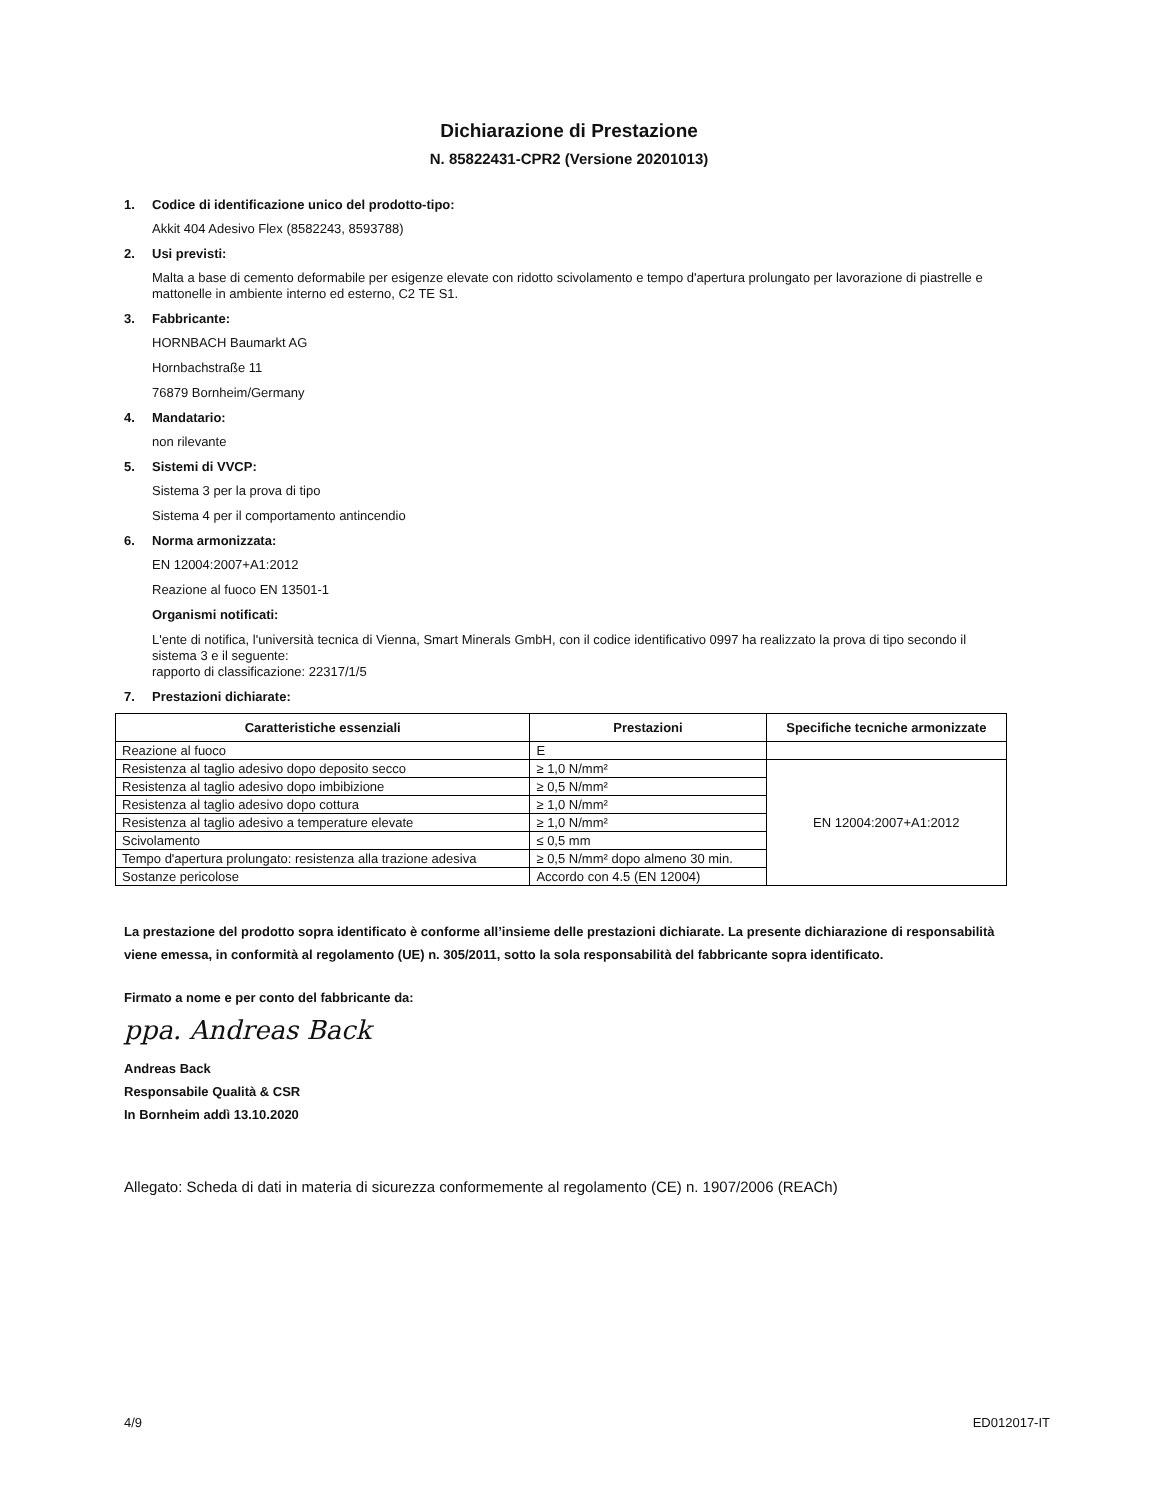Dichiarazione di Prestazione
N. 85822431-CPR2 (Versione 20201013)
1. Codice di identificazione unico del prodotto-tipo:
Akkit 404 Adesivo Flex (8582243, 8593788)
2. Usi previsti:
Malta a base di cemento deformabile per esigenze elevate con ridotto scivolamento e tempo d'apertura prolungato per lavorazione di piastrelle e mattonelle in ambiente interno ed esterno, C2 TE S1.
3. Fabbricante:
HORNBACH Baumarkt AG
Hornbachstraße 11
76879 Bornheim/Germany
4. Mandatario:
non rilevante
5. Sistemi di VVCP:
Sistema 3 per la prova di tipo
Sistema 4 per il comportamento antincendio
6. Norma armonizzata:
EN 12004:2007+A1:2012
Reazione al fuoco EN 13501-1
Organismi notificati:
L'ente di notifica, l'università tecnica di Vienna, Smart Minerals GmbH, con il codice identificativo 0997 ha realizzato la prova di tipo secondo il sistema 3 e il seguente:
rapporto di classificazione: 22317/1/5
7. Prestazioni dichiarate:
| Caratteristiche essenziali | Prestazioni | Specifiche tecniche armonizzate |
| --- | --- | --- |
| Reazione al fuoco | E | |
| Resistenza al taglio adesivo dopo deposito secco | ≥ 1,0 N/mm² | EN 12004:2007+A1:2012 |
| Resistenza al taglio adesivo dopo imbibizione | ≥ 0,5 N/mm² | |
| Resistenza al taglio adesivo dopo cottura | ≥ 1,0 N/mm² | |
| Resistenza al taglio adesivo a temperature elevate | ≥ 1,0 N/mm² | |
| Scivolamento | ≤ 0,5 mm | |
| Tempo d'apertura prolungato: resistenza alla trazione adesiva | ≥ 0,5 N/mm² dopo almeno 30 min. | |
| Sostanze pericolose | Accordo con 4.5 (EN 12004) | |
La prestazione del prodotto sopra identificato è conforme all’insieme delle prestazioni dichiarate. La presente dichiarazione di responsabilità viene emessa, in conformità al regolamento (UE) n. 305/2011, sotto la sola responsabilità del fabbricante sopra identificato.
Firmato a nome e per conto del fabbricante da:
ppa. Andreas Back
Andreas Back
Responsabile Qualità & CSR
In Bornheim addì 13.10.2020
Allegato: Scheda di dati in materia di sicurezza conformemente al regolamento (CE) n. 1907/2006 (REACh)
4/9 ED012017-IT